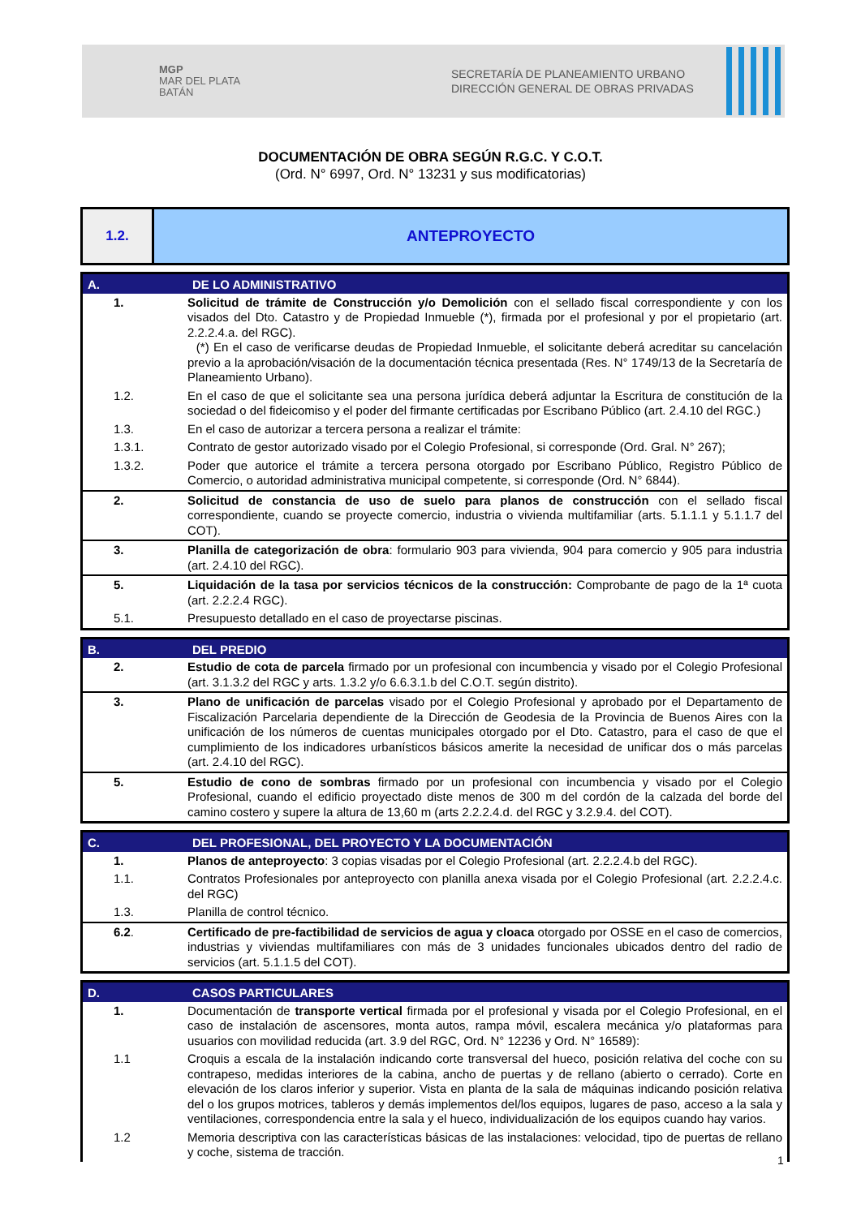MGP
MAR DEL PLATA
BATÁN
SECRETARÍA DE PLANEAMIENTO URBANO
DIRECCIÓN GENERAL DE OBRAS PRIVADAS
DOCUMENTACIÓN DE OBRA SEGÚN R.G.C. Y C.O.T.
(Ord. N° 6997, Ord. N° 13231 y sus modificatorias)
1.2. ANTEPROYECTO
| A. | DE LO ADMINISTRATIVO |
| --- | --- |
| 1. | Solicitud de trámite de Construcción y/o Demolición con el sellado fiscal correspondiente y con los visados del Dto. Catastro y de Propiedad Inmueble (*), firmada por el profesional y por el propietario (art. 2.2.2.4.a. del RGC). (*) En el caso de verificarse deudas de Propiedad Inmueble, el solicitante deberá acreditar su cancelación previo a la aprobación/visación de la documentación técnica presentada (Res. N° 1749/13 de la Secretaría de Planeamiento Urbano). |
| 1.2. | En el caso de que el solicitante sea una persona jurídica deberá adjuntar la Escritura de constitución de la sociedad o del fideicomiso y el poder del firmante certificadas por Escribano Público (art. 2.4.10 del RGC.) |
| 1.3. | En el caso de autorizar a tercera persona a realizar el trámite: |
| 1.3.1. | Contrato de gestor autorizado visado por el Colegio Profesional, si corresponde (Ord. Gral. N° 267); |
| 1.3.2. | Poder que autorice el trámite a tercera persona otorgado por Escribano Público, Registro Público de Comercio, o autoridad administrativa municipal competente, si corresponde (Ord. N° 6844). |
| 2. | Solicitud de constancia de uso de suelo para planos de construcción con el sellado fiscal correspondiente, cuando se proyecte comercio, industria o vivienda multifamiliar (arts. 5.1.1.1 y 5.1.1.7 del COT). |
| 3. | Planilla de categorización de obra : formulario 903 para vivienda, 904 para comercio y 905 para industria (art. 2.4.10 del RGC). |
| 5. | Liquidación de la tasa por servicios técnicos de la construcción: Comprobante de pago de la 1ª cuota (art. 2.2.2.4 RGC). |
| 5.1. | Presupuesto detallado en el caso de proyectarse piscinas. |
| B. | DEL PREDIO |
| --- | --- |
| 2. | Estudio de cota de parcela firmado por un profesional con incumbencia y visado por el Colegio Profesional (art. 3.1.3.2 del RGC y arts. 1.3.2 y/o 6.6.3.1.b del C.O.T. según distrito). |
| 3. | Plano de unificación de parcelas visado por el Colegio Profesional y aprobado por el Departamento de Fiscalización Parcelaria dependiente de la Dirección de Geodesia de la Provincia de Buenos Aires con la unificación de los números de cuentas municipales otorgado por el Dto. Catastro, para el caso de que el cumplimiento de los indicadores urbanísticos básicos amerite la necesidad de unificar dos o más parcelas (art. 2.4.10 del RGC). |
| 5. | Estudio de cono de sombras firmado por un profesional con incumbencia y visado por el Colegio Profesional, cuando el edificio proyectado diste menos de 300 m del cordón de la calzada del borde del camino costero y supere la altura de 13,60 m (arts 2.2.2.4.d. del RGC y 3.2.9.4. del COT). |
| C. | DEL PROFESIONAL, DEL PROYECTO Y LA DOCUMENTACIÓN |
| --- | --- |
| 1. | Planos de anteproyecto : 3 copias visadas por el Colegio Profesional (art. 2.2.2.4.b del RGC). |
| 1.1. | Contratos Profesionales por anteproyecto con planilla anexa visada por el Colegio Profesional (art. 2.2.2.4.c. del RGC) |
| 1.3. | Planilla de control técnico. |
| 6.2 . | Certificado de pre-factibilidad de servicios de agua y cloaca otorgado por OSSE en el caso de comercios, industrias y viviendas multifamiliares con más de 3 unidades funcionales ubicados dentro del radio de servicios (art. 5.1.1.5 del COT). |
| D. | CASOS PARTICULARES |
| --- | --- |
| 1. | Documentación de transporte vertical firmada por el profesional y visada por el Colegio Profesional, en el caso de instalación de ascensores, monta autos, rampa móvil, escalera mecánica y/o plataformas para usuarios con movilidad reducida (art. 3.9 del RGC, Ord. N° 12236 y Ord. N° 16589): |
| 1.1 | Croquis a escala de la instalación indicando corte transversal del hueco, posición relativa del coche con su contrapeso, medidas interiores de la cabina, ancho de puertas y de rellano (abierto o cerrado). Corte en elevación de los claros inferior y superior. Vista en planta de la sala de máquinas indicando posición relativa del o los grupos motrices, tableros y demás implementos del/los equipos, lugares de paso, acceso a la sala y ventilaciones, correspondencia entre la sala y el hueco, individualización de los equipos cuando hay varios. |
| 1.2 | Memoria descriptiva con las características básicas de las instalaciones: velocidad, tipo de puertas de rellano y coche, sistema de tracción. |
1